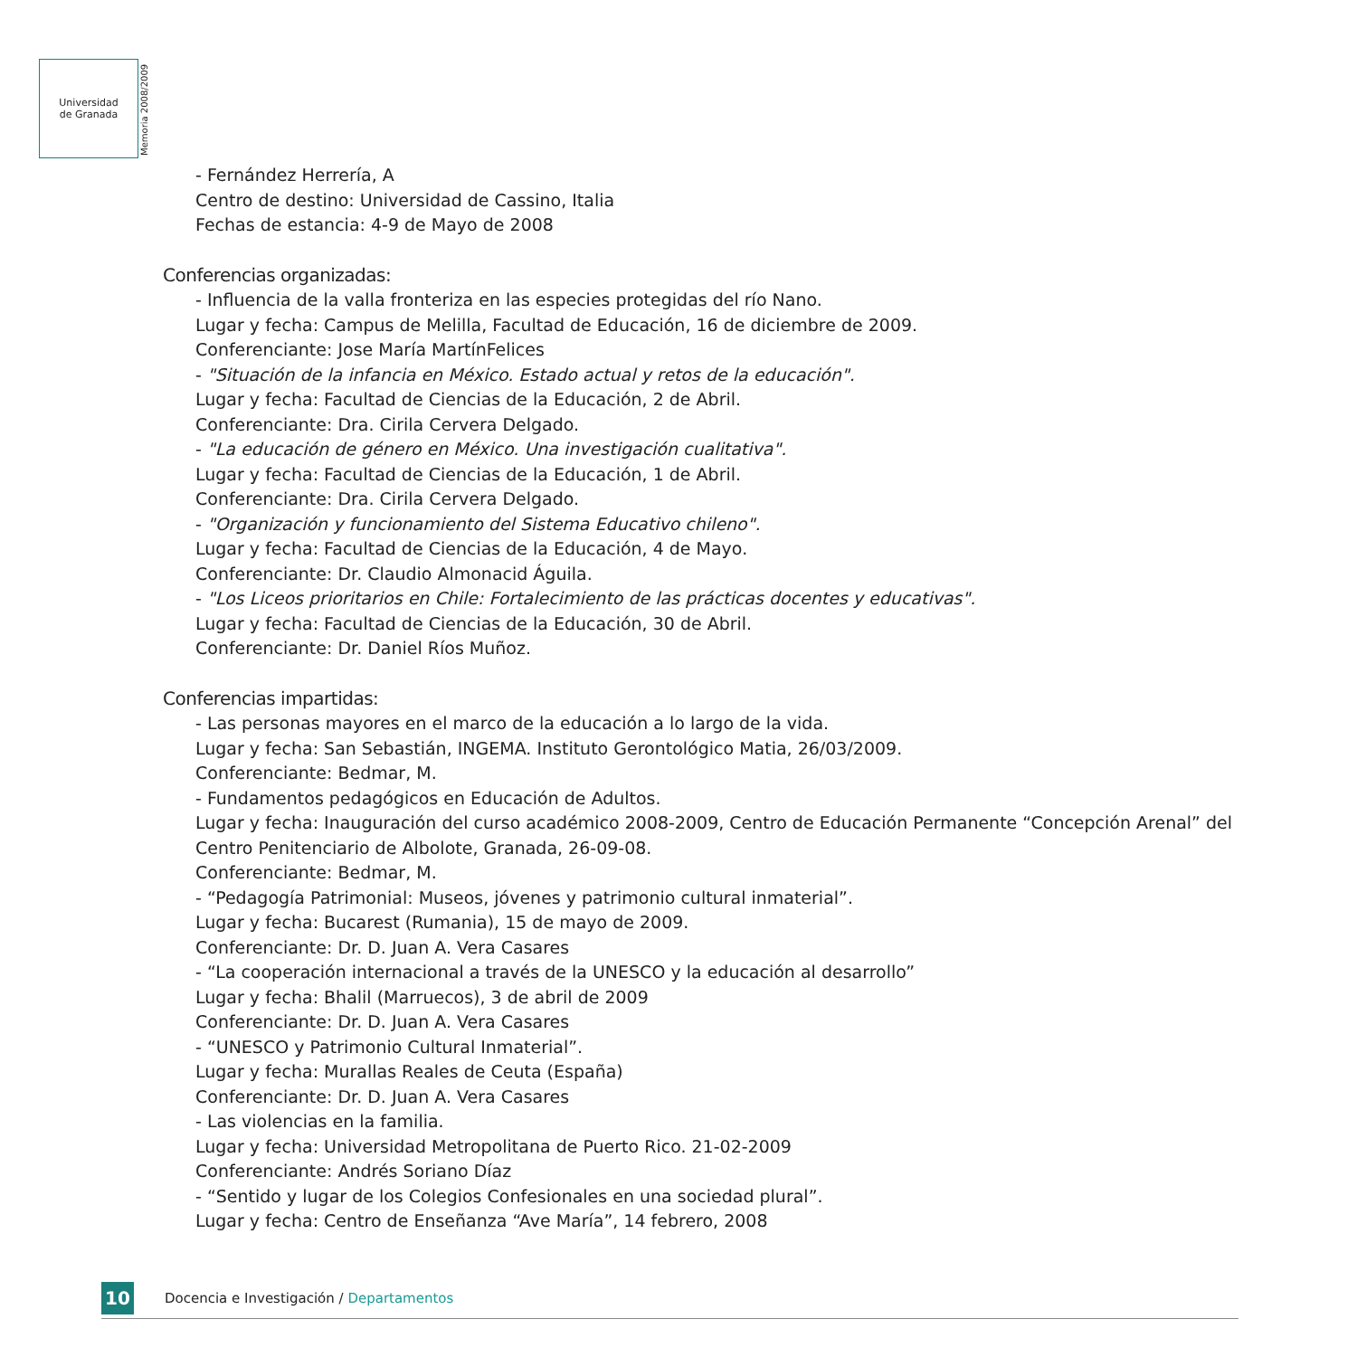Universidad
de Granada
Memoria 2008/2009
- Fernández Herrería, A
Centro de destino: Universidad de Cassino, Italia
Fechas de estancia: 4-9 de Mayo de 2008
Conferencias organizadas:
- Influencia de la valla fronteriza en las especies protegidas del río Nano.
Lugar y fecha: Campus de Melilla, Facultad de Educación, 16 de diciembre de 2009.
Conferenciante: Jose María MartínFelices
- "Situación de la infancia en México. Estado actual y retos de la educación".
Lugar y fecha: Facultad de Ciencias de la Educación, 2 de Abril.
Conferenciante: Dra. Cirila Cervera Delgado.
- "La educación de género en México. Una investigación cualitativa".
Lugar y fecha: Facultad de Ciencias de la Educación, 1 de Abril.
Conferenciante: Dra. Cirila Cervera Delgado.
- "Organización y funcionamiento del Sistema Educativo chileno".
Lugar y fecha: Facultad de Ciencias de la Educación, 4 de Mayo.
Conferenciante: Dr. Claudio Almonacid Águila.
- "Los Liceos prioritarios en Chile: Fortalecimiento de las prácticas docentes y educativas".
Lugar y fecha: Facultad de Ciencias de la Educación, 30 de Abril.
Conferenciante: Dr. Daniel Ríos Muñoz.
Conferencias impartidas:
- Las personas mayores en el marco de la educación a lo largo de la vida.
Lugar y fecha: San Sebastián, INGEMA. Instituto Gerontológico Matia, 26/03/2009.
Conferenciante: Bedmar, M.
- Fundamentos pedagógicos en Educación de Adultos.
Lugar y fecha: Inauguración del curso académico 2008-2009, Centro de Educación Permanente “Concepción Arenal” del Centro Penitenciario de Albolote, Granada, 26-09-08.
Conferenciante: Bedmar, M.
- “Pedagogía Patrimonial: Museos, jóvenes y patrimonio cultural inmaterial”.
Lugar y fecha: Bucarest (Rumania), 15 de mayo de 2009.
Conferenciante: Dr. D. Juan A. Vera Casares
- “La cooperación internacional a través de la UNESCO y la educación al desarrollo”
Lugar y fecha: Bhalil (Marruecos), 3 de abril de 2009
Conferenciante: Dr. D. Juan A. Vera Casares
- “UNESCO y Patrimonio Cultural Inmaterial”.
Lugar y fecha: Murallas Reales de Ceuta (España)
Conferenciante: Dr. D. Juan A. Vera Casares
- Las violencias en la familia.
Lugar y fecha: Universidad Metropolitana de Puerto Rico. 21-02-2009
Conferenciante: Andrés Soriano Díaz
- “Sentido y lugar de los Colegios Confesionales en una sociedad plural”.
Lugar y fecha: Centro de Enseñanza “Ave María”, 14 febrero, 2008
10
Docencia e Investigación / Departamentos